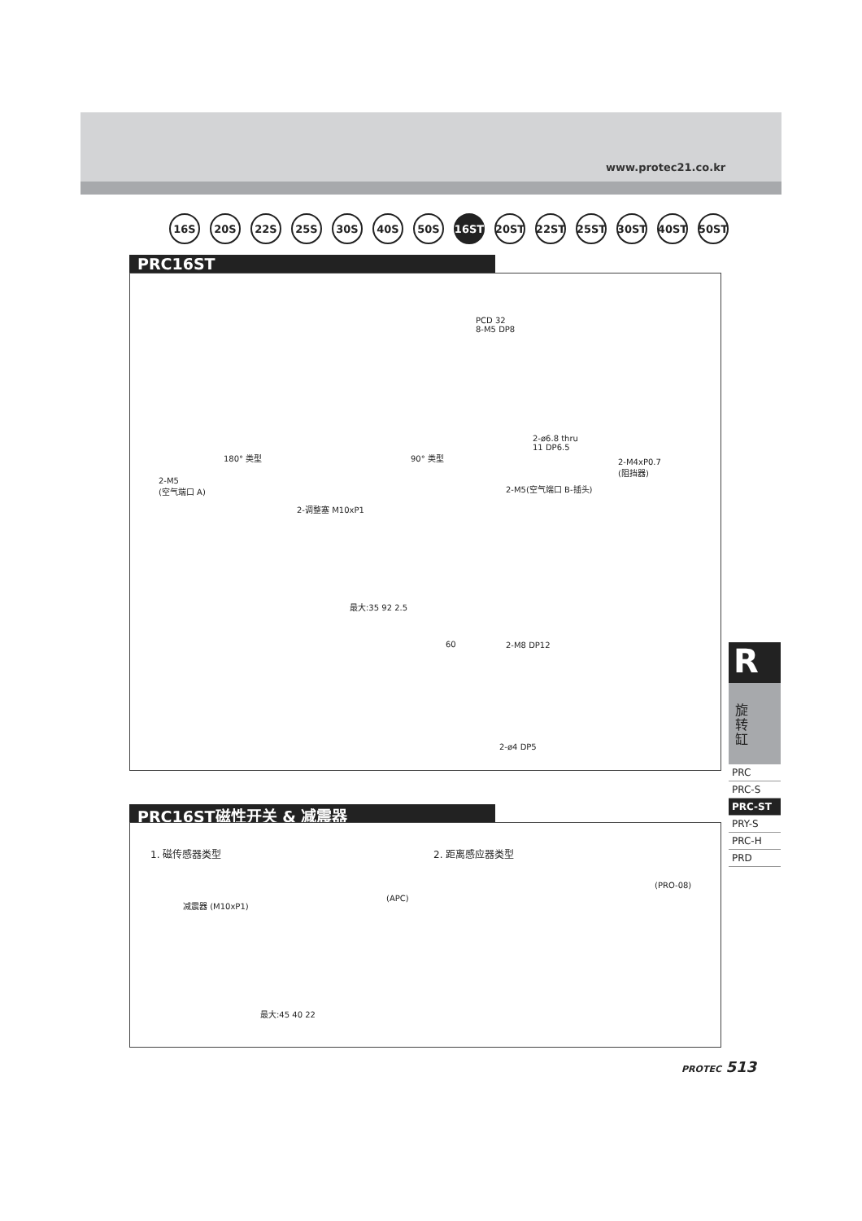www.protec21.co.kr
16S 20S 22S 25S 30S 40S 50S 16ST 20ST 22ST 25ST 30ST 40ST 50ST
PRC16ST
180° 类型 90° 类型
PCD 32
8-M5 DP8
2-ø6.8 thru
11 DP6.5
2-M5
(空气端口 A)
2-调整塞 M10xP1
2-M5(空气端口 B-插头)
2-M4xP0.7
(阻挡器)
最大:35 92 2.5
60 2-M8 DP12
2-ø4 DP5
PRC16ST磁性开关 & 减震器
1. 磁传感器类型 2. 距离感应器类型
减震器 (M10xP1)
(APC)
(PRO-08)
最大:45 40 22
R
旋
转
缸
PRC
PRC-S
PRC-ST
PRY-S
PRC-H
PRD
PROTEC 513